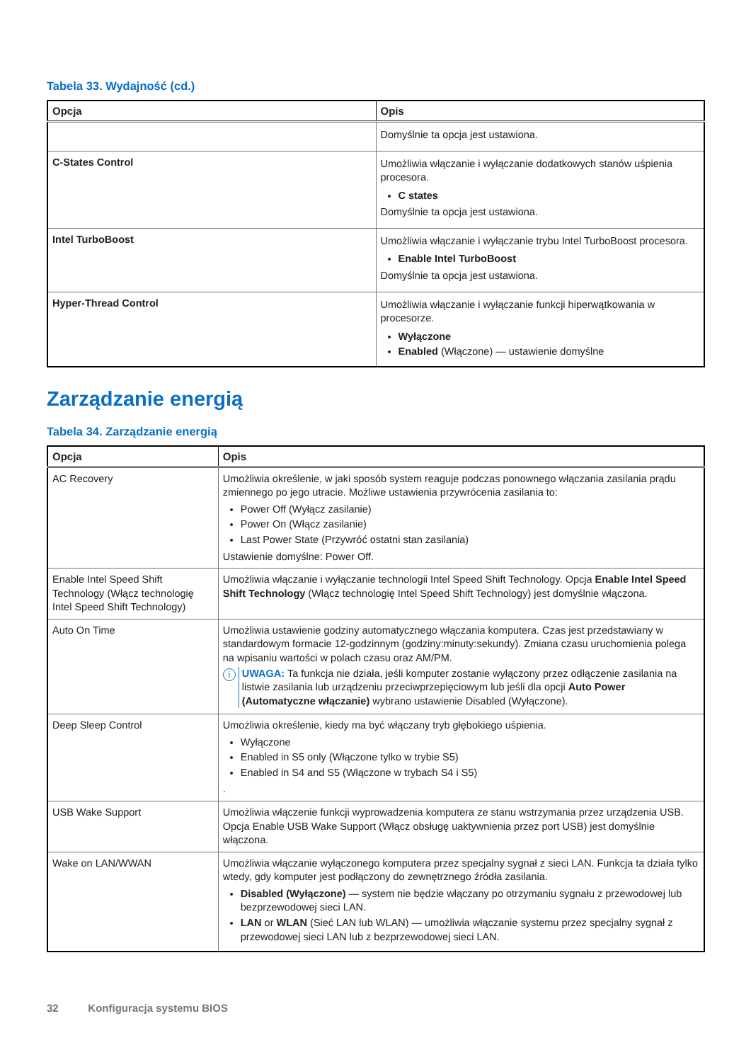Tabela 33. Wydajność (cd.)
| Opcja | Opis |
| --- | --- |
| | Domyślnie ta opcja jest ustawiona. |
| C-States Control | Umożliwia włączanie i wyłączanie dodatkowych stanów uśpienia procesora. C states Domyślnie ta opcja jest ustawiona. |
| Intel TurboBoost | Umożliwia włączanie i wyłączanie trybu Intel TurboBoost procesora. Enable Intel TurboBoost Domyślnie ta opcja jest ustawiona. |
| Hyper-Thread Control | Umożliwia włączanie i wyłączanie funkcji hiperwątkowania w procesorze. Wyłączone Enabled (Włączone) — ustawienie domyślne |
Zarządzanie energią
Tabela 34. Zarządzanie energią
| Opcja | Opis |
| --- | --- |
| AC Recovery | Umożliwia określenie, w jaki sposób system reaguje podczas ponownego włączania zasilania prądu zmiennego po jego utracie. Możliwe ustawienia przywrócenia zasilania to: Power Off (Wyłącz zasilanie) Power On (Włącz zasilanie) Last Power State (Przywróć ostatni stan zasilania) Ustawienie domyślne: Power Off. |
| Enable Intel Speed Shift Technology (Włącz technologię Intel Speed Shift Technology) | Umożliwia włączanie i wyłączanie technologii Intel Speed Shift Technology. Opcja Enable Intel Speed Shift Technology (Włącz technologię Intel Speed Shift Technology) jest domyślnie włączona. |
| Auto On Time | Umożliwia ustawienie godziny automatycznego włączania komputera. Czas jest przedstawiany w standardowym formacie 12-godzinnym (godziny:minuty:sekundy). Zmiana czasu uruchomienia polega na wpisaniu wartości w polach czasu oraz AM/PM. i UWAGA: Ta funkcja nie działa, jeśli komputer zostanie wyłączony przez odłączenie zasilania na listwie zasilania lub urządzeniu przeciwprzepięciowym lub jeśli dla opcji Auto Power (Automatyczne włączanie) wybrano ustawienie Disabled (Wyłączone). |
| Deep Sleep Control | Umożliwia określenie, kiedy ma być włączany tryb głębokiego uśpienia. Wyłączone Enabled in S5 only (Włączone tylko w trybie S5) Enabled in S4 and S5 (Włączone w trybach S4 i S5) . |
| USB Wake Support | Umożliwia włączenie funkcji wyprowadzenia komputera ze stanu wstrzymania przez urządzenia USB. Opcja Enable USB Wake Support (Włącz obsługę uaktywnienia przez port USB) jest domyślnie włączona. |
| Wake on LAN/WWAN | Umożliwia włączanie wyłączonego komputera przez specjalny sygnał z sieci LAN. Funkcja ta działa tylko wtedy, gdy komputer jest podłączony do zewnętrznego źródła zasilania. Disabled (Wyłączone) — system nie będzie włączany po otrzymaniu sygnału z przewodowej lub bezprzewodowej sieci LAN. LAN or WLAN (Sieć LAN lub WLAN) — umożliwia włączanie systemu przez specjalny sygnał z przewodowej sieci LAN lub z bezprzewodowej sieci LAN. |
32 Konfiguracja systemu BIOS